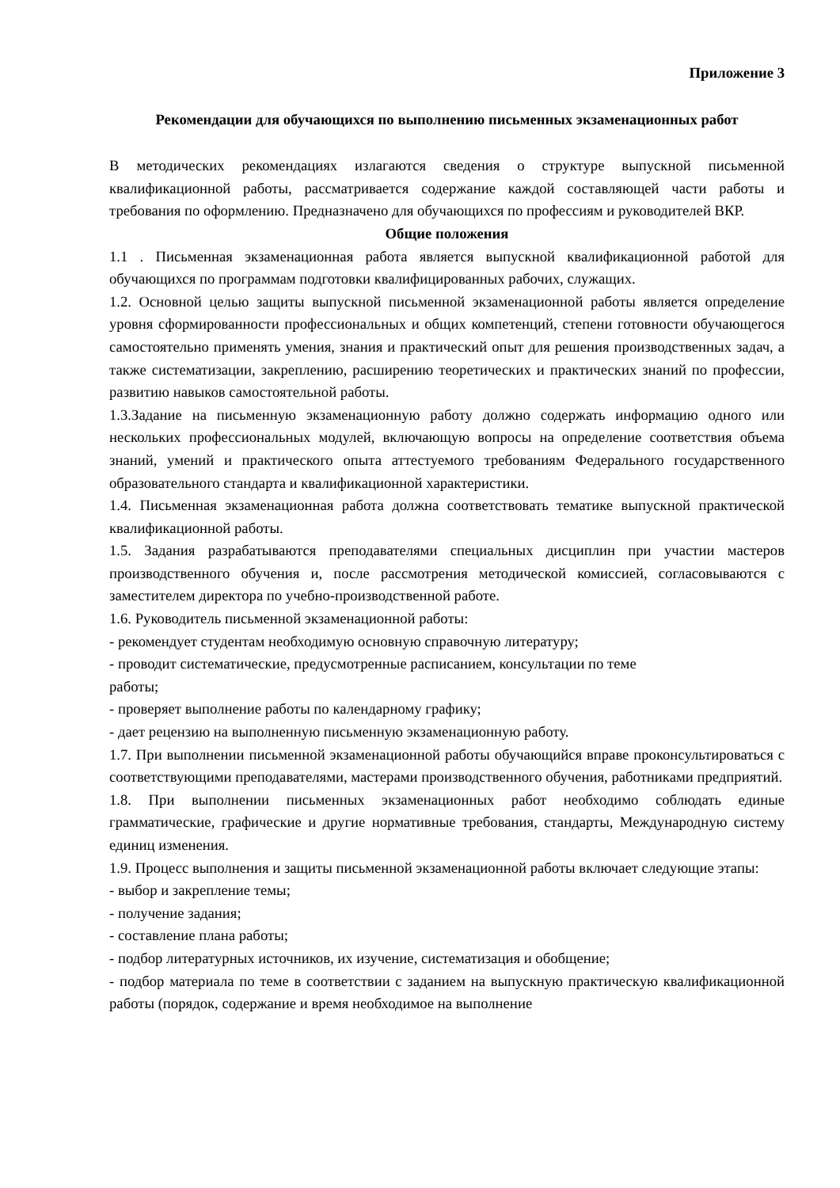Приложение 3
Рекомендации для обучающихся по выполнению письменных экзаменационных работ
В методических рекомендациях излагаются сведения о структуре выпускной письменной квалификационной работы, рассматривается содержание каждой составляющей части работы и требования по оформлению. Предназначено для обучающихся по профессиям и руководителей ВКР.
Общие положения
1.1 . Письменная экзаменационная работа является выпускной квалификационной работой для обучающихся по программам подготовки квалифицированных рабочих, служащих.
1.2. Основной целью защиты выпускной письменной экзаменационной работы является определение уровня сформированности профессиональных и общих компетенций, степени готовности обучающегося самостоятельно применять умения, знания и практический опыт для решения производственных задач, а также систематизации, закреплению, расширению теоретических и практических знаний по профессии, развитию навыков самостоятельной работы.
1.3.Задание на письменную экзаменационную работу должно содержать информацию одного или нескольких профессиональных модулей, включающую вопросы на определение соответствия объема знаний, умений и практического опыта аттестуемого требованиям Федерального государственного образовательного стандарта и квалификационной характеристики.
1.4. Письменная экзаменационная работа должна соответствовать тематике выпускной практической квалификационной работы.
1.5. Задания разрабатываются преподавателями специальных дисциплин при участии мастеров производственного обучения и, после рассмотрения методической комиссией, согласовываются с заместителем директора по учебно-производственной работе.
1.6. Руководитель письменной экзаменационной работы:
- рекомендует студентам необходимую основную справочную литературу;
- проводит систематические, предусмотренные расписанием, консультации по теме
работы;
- проверяет выполнение работы по календарному графику;
- дает рецензию на выполненную письменную экзаменационную работу.
1.7. При выполнении письменной экзаменационной работы обучающийся вправе проконсультироваться с соответствующими преподавателями, мастерами производственного обучения, работниками предприятий.
1.8. При выполнении письменных экзаменационных работ необходимо соблюдать единые грамматические, графические и другие нормативные требования, стандарты, Международную систему единиц изменения.
1.9. Процесс выполнения и защиты письменной экзаменационной работы включает следующие этапы:
- выбор и закрепление темы;
- получение задания;
- составление плана работы;
- подбор литературных источников, их изучение, систематизация и обобщение;
- подбор материала по теме в соответствии с заданием на выпускную практическую квалификационной работы (порядок, содержание и время необходимое на выполнение